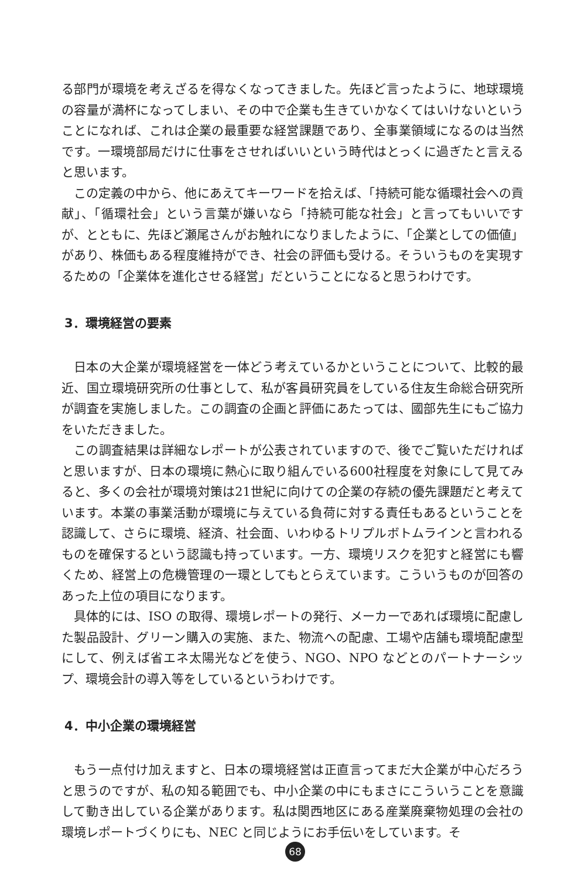る部門が環境を考えざるを得なくなってきました。先ほど言ったように、地球環境の容量が満杯になってしまい、その中で企業も生きていかなくてはいけないということになれば、これは企業の最重要な経営課題であり、全事業領域になるのは当然です。一環境部局だけに仕事をさせればいいという時代はとっくに過ぎたと言えると思います。
この定義の中から、他にあえてキーワードを拾えば、「持続可能な循環社会への貢献」、「循環社会」という言葉が嫌いなら「持続可能な社会」と言ってもいいですが、とともに、先ほど瀬尾さんがお触れになりましたように、「企業としての価値」があり、株価もある程度維持ができ、社会の評価も受ける。そういうものを実現するための「企業体を進化させる経営」だということになると思うわけです。
3．環境経営の要素
日本の大企業が環境経営を一体どう考えているかということについて、比較的最近、国立環境研究所の仕事として、私が客員研究員をしている住友生命総合研究所が調査を実施しました。この調査の企画と評価にあたっては、國部先生にもご協力をいただきました。
この調査結果は詳細なレポートが公表されていますので、後でご覧いただければと思いますが、日本の環境に熱心に取り組んでいる600社程度を対象にして見てみると、多くの会社が環境対策は21世紀に向けての企業の存続の優先課題だと考えています。本業の事業活動が環境に与えている負荷に対する責任もあるということを認識して、さらに環境、経済、社会面、いわゆるトリプルボトムラインと言われるものを確保するという認識も持っています。一方、環境リスクを犯すと経営にも響くため、経営上の危機管理の一環としてもとらえています。こういうものが回答のあった上位の項目になります。
具体的には、ISO の取得、環境レポートの発行、メーカーであれば環境に配慮した製品設計、グリーン購入の実施、また、物流への配慮、工場や店舗も環境配慮型にして、例えば省エネ太陽光などを使う、NGO、NPO などとのパートナーシップ、環境会計の導入等をしているというわけです。
4．中小企業の環境経営
もう一点付け加えますと、日本の環境経営は正直言ってまだ大企業が中心だろうと思うのですが、私の知る範囲でも、中小企業の中にもまさにこういうことを意識して動き出している企業があります。私は関西地区にある産業廃棄物処理の会社の環境レポートづくりにも、NEC と同じようにお手伝いをしています。そ
68